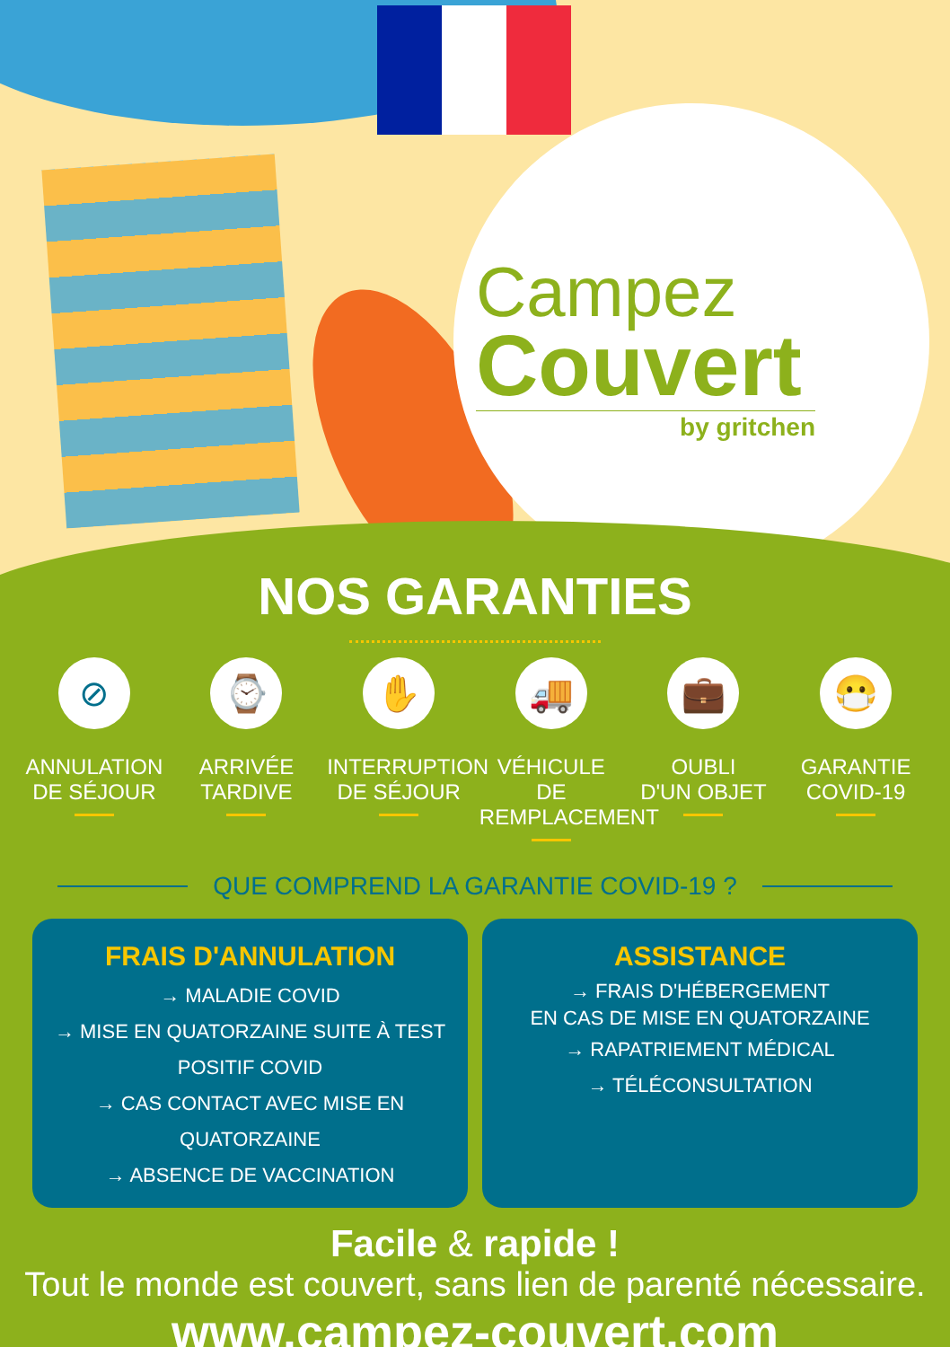Campez
Couvert
by gritchen
NOS GARANTIES
⊘
ANNULATION
DE SÉJOUR
⌚
ARRIVÉE
TARDIVE
✋
INTERRUPTION
DE SÉJOUR
🚚
VÉHICULE DE
REMPLACEMENT
💼
OUBLI
D'UN OBJET
😷
GARANTIE
COVID-19
QUE COMPREND LA GARANTIE COVID-19 ?
FRAIS D'ANNULATION
→ MALADIE COVID
→ MISE EN QUATORZAINE SUITE À TEST POSITIF COVID
→ CAS CONTACT AVEC MISE EN QUATORZAINE
→ ABSENCE DE VACCINATION
ASSISTANCE
→ FRAIS D'HÉBERGEMENT
EN CAS DE MISE EN QUATORZAINE
→ RAPATRIEMENT MÉDICAL
→ TÉLÉCONSULTATION
Facile & rapide !
Tout le monde est couvert, sans lien de parenté nécessaire.
www.campez-couvert.com